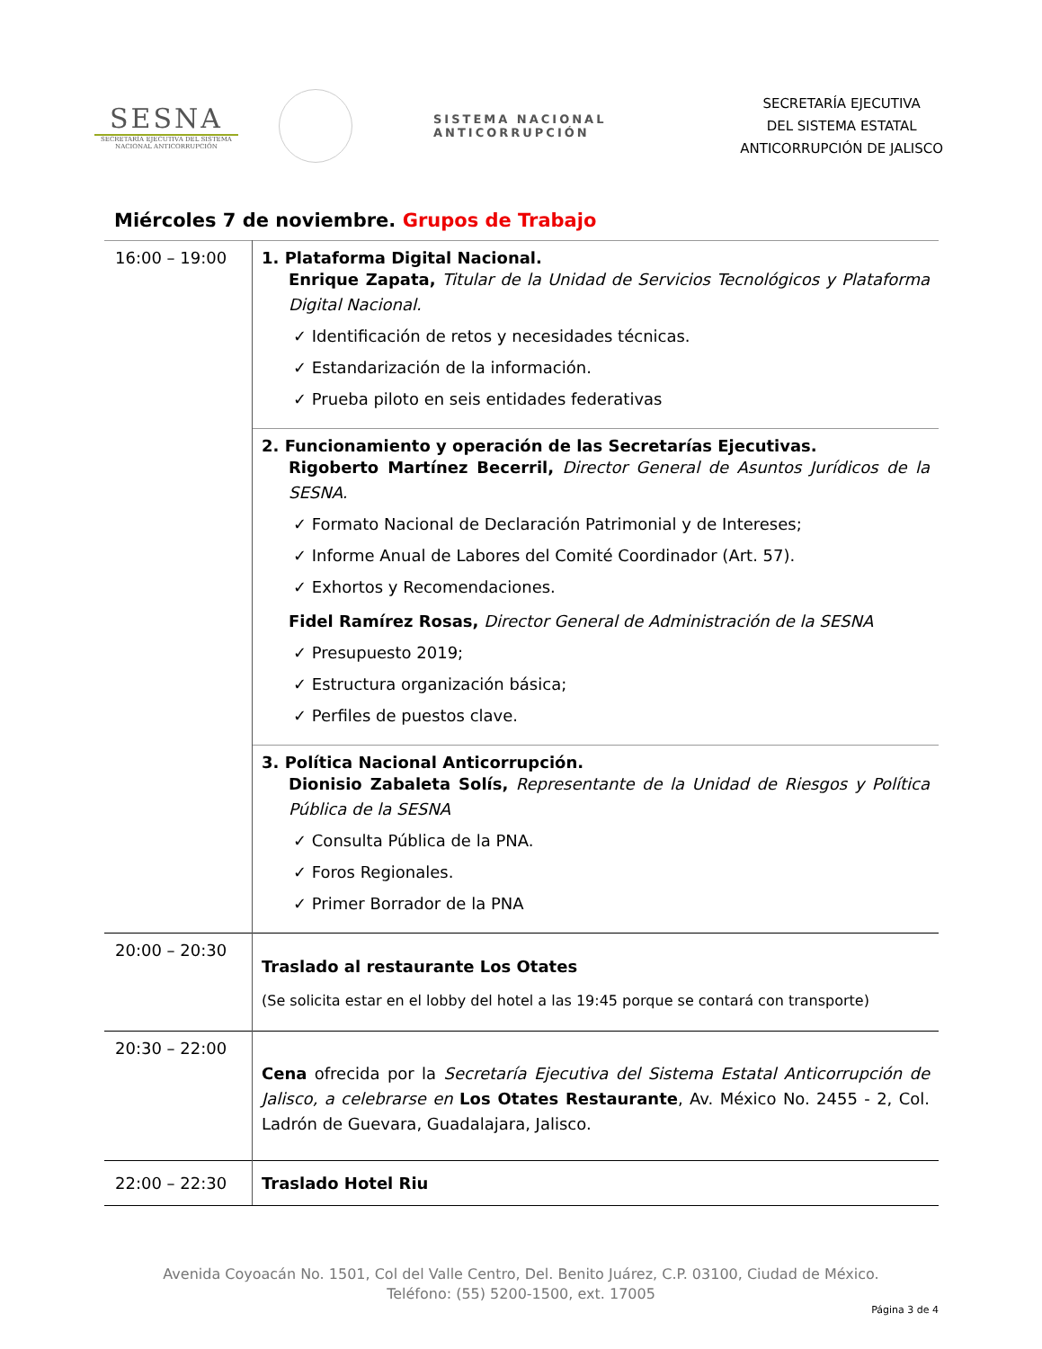SESNA
SECRETARÍA EJECUTIVA DEL SISTEMA NACIONAL ANTICORRUPCIÓN
SISTEMA NACIONAL ANTICORRUPCIÓN
SECRETARÍA EJECUTIVA
DEL SISTEMA ESTATAL
ANTICORRUPCIÓN DE JALISCO
Miércoles 7 de noviembre. Grupos de Trabajo
| 16:00 – 19:00 | 1. Plataforma Digital Nacional. Enrique Zapata, Titular de la Unidad de Servicios Tecnológicos y Plataforma Digital Nacional. ✓ Identificación de retos y necesidades técnicas. ✓ Estandarización de la información. ✓ Prueba piloto en seis entidades federativas |
| | 2. Funcionamiento y operación de las Secretarías Ejecutivas. Rigoberto Martínez Becerril, Director General de Asuntos Jurídicos de la SESNA. ✓ Formato Nacional de Declaración Patrimonial y de Intereses; ✓ Informe Anual de Labores del Comité Coordinador (Art. 57). ✓ Exhortos y Recomendaciones. Fidel Ramírez Rosas, Director General de Administración de la SESNA ✓ Presupuesto 2019; ✓ Estructura organización básica; ✓ Perfiles de puestos clave. |
| | 3. Política Nacional Anticorrupción. Dionisio Zabaleta Solís, Representante de la Unidad de Riesgos y Política Pública de la SESNA ✓ Consulta Pública de la PNA. ✓ Foros Regionales. ✓ Primer Borrador de la PNA |
| 20:00 – 20:30 | Traslado al restaurante Los Otates (Se solicita estar en el lobby del hotel a las 19:45 porque se contará con transporte) |
| 20:30 – 22:00 | Cena ofrecida por la Secretaría Ejecutiva del Sistema Estatal Anticorrupción de Jalisco, a celebrarse en Los Otates Restaurante , Av. México No. 2455 - 2, Col. Ladrón de Guevara, Guadalajara, Jalisco. |
| 22:00 – 22:30 | Traslado Hotel Riu |
Avenida Coyoacán No. 1501, Col del Valle Centro, Del. Benito Juárez, C.P. 03100, Ciudad de México.
Teléfono: (55) 5200-1500, ext. 17005
Página 3 de 4